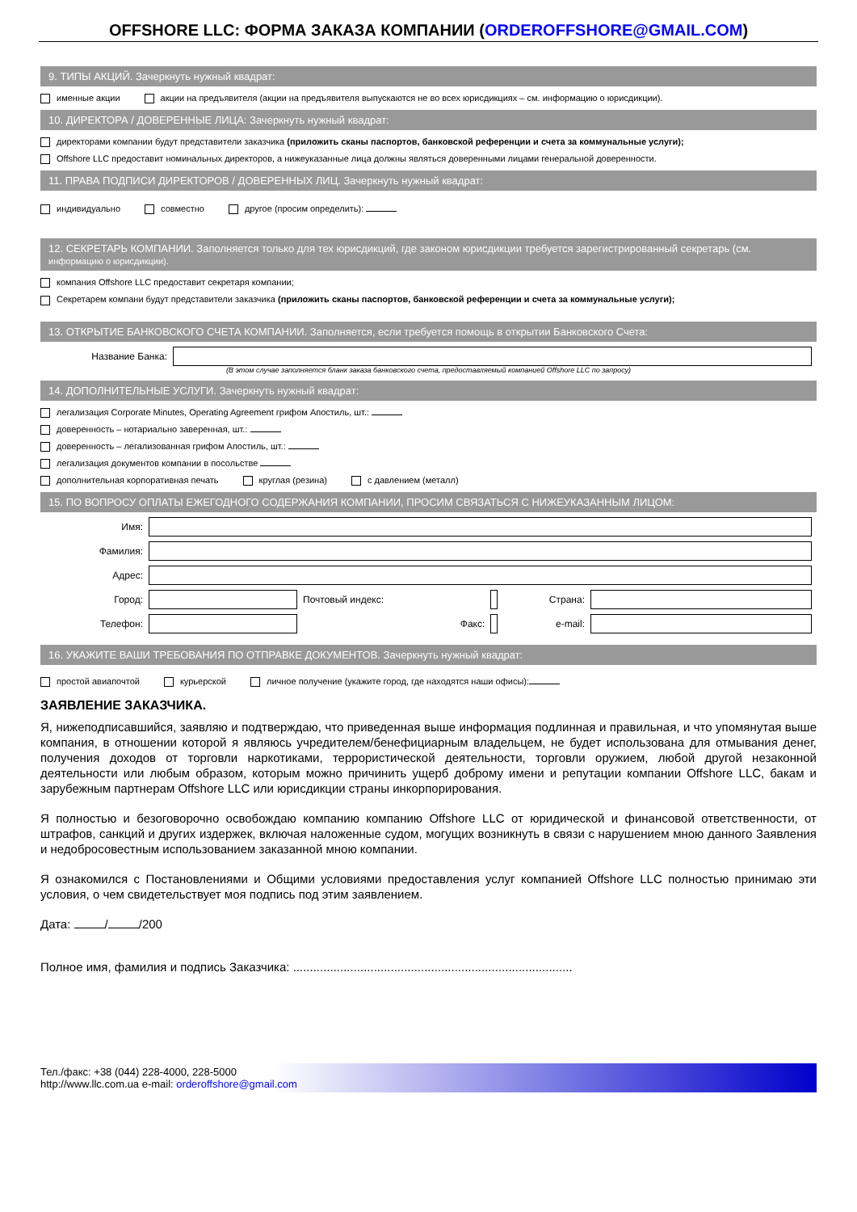OFFSHORE LLC: ФОРМА ЗАКАЗА КОМПАНИИ (ORDEROFFSHORE@GMAIL.COM)
9. ТИПЫ АКЦИЙ. Зачеркнуть нужный квадрат:
именные акции акции на предъявителя (акции на предъявителя выпускаются не во всех юрисдикциях – см. информацию о юрисдикции).
10. ДИРЕКТОРА / ДОВЕРЕННЫЕ ЛИЦА: Зачеркнуть нужный квадрат:
директорами компании будут представители заказчика (приложить сканы паспортов, банковской референции и счета за коммунальные услуги);
Offshore LLC предоставит номинальных директоров, а нижеуказанные лица должны являться доверенными лицами генеральной доверенности.
11. ПРАВА ПОДПИСИ ДИРЕКТОРОВ / ДОВЕРЕННЫХ ЛИЦ. Зачеркнуть нужный квадрат:
индивидуально совместно другое (просим определить):
12. СЕКРЕТАРЬ КОМПАНИИ. Заполняется только для тех юрисдикций, где законом юрисдикции требуется зарегистрированный секретарь (см. информацию о юрисдикции).
компания Offshore LLC предоставит секретаря компании;
Секретарем компани будут представители заказчика (приложить сканы паспортов, банковской референции и счета за коммунальные услуги);
13. ОТКРЫТИЕ БАНКОВСКОГО СЧЕТА КОМПАНИИ. Заполняется, если требуется помощь в открытии Банковского Счета:
| Название Банка: | |
(В этом случае заполняется бланк заказа банковского счета, предоставляемый компанией Offshore LLC по запросу)
14. ДОПОЛНИТЕЛЬНЫЕ УСЛУГИ. Зачеркнуть нужный квадрат:
легализация Corporate Minutes, Operating Agreement грифом Апостиль, шт.:
доверенность – нотариально заверенная, шт.:
доверенность – легализованная грифом Апостиль, шт.:
легализация документов компании в посольстве
дополнительная корпоративная печать круглая (резина) с давлением (металл)
15. ПО ВОПРОСУ ОПЛАТЫ ЕЖЕГОДНОГО СОДЕРЖАНИЯ КОМПАНИИ, ПРОСИМ СВЯЗАТЬСЯ С НИЖЕУКАЗАННЫМ ЛИЦОМ:
| Имя: | | | | | |
| Фамилия: | | | | | |
| Адрес: | | | | | |
| Город: | | Почтовый индекс: | | Страна: | |
| Телефон: | | Факс: | | e-mail: | |
16. УКАЖИТЕ ВАШИ ТРЕБОВАНИЯ ПО ОТПРАВКЕ ДОКУМЕНТОВ. Зачеркнуть нужный квадрат:
простой авиапочтой курьерской личное получение (укажите город, где находятся наши офисы):
ЗАЯВЛЕНИЕ ЗАКАЗЧИКА.
Я, нижеподписавшийся, заявляю и подтверждаю, что приведенная выше информация подлинная и правильная, и что упомянутая выше компания, в отношении которой я являюсь учредителем/бенефициарным владельцем, не будет использована для отмывания денег, получения доходов от торговли наркотиками, террористической деятельности, торговли оружием, любой другой незаконной деятельности или любым образом, которым можно причинить ущерб доброму имени и репутации компании Offshore LLC, бакам и зарубежным партнерам Offshore LLC или юрисдикции страны инкорпорирования.
Я полностью и безоговорочно освобождаю компанию компанию Offshore LLC от юридической и финансовой ответственности, от штрафов, санкций и других издержек, включая наложенные судом, могущих возникнуть в связи с нарушением мною данного Заявления и недобросовестным использованием заказанной мною компании.
Я ознакомился с Постановлениями и Общими условиями предоставления услуг компанией Offshore LLC полностью принимаю эти условия, о чем свидетельствует моя подпись под этим заявлением.
Дата: / /200
Полное имя, фамилия и подпись Заказчика: ...................................................................................
Тел./факс: +38 (044) 228-4000, 228-5000
http://www.llc.com.ua e-mail: orderoffshore@gmail.com